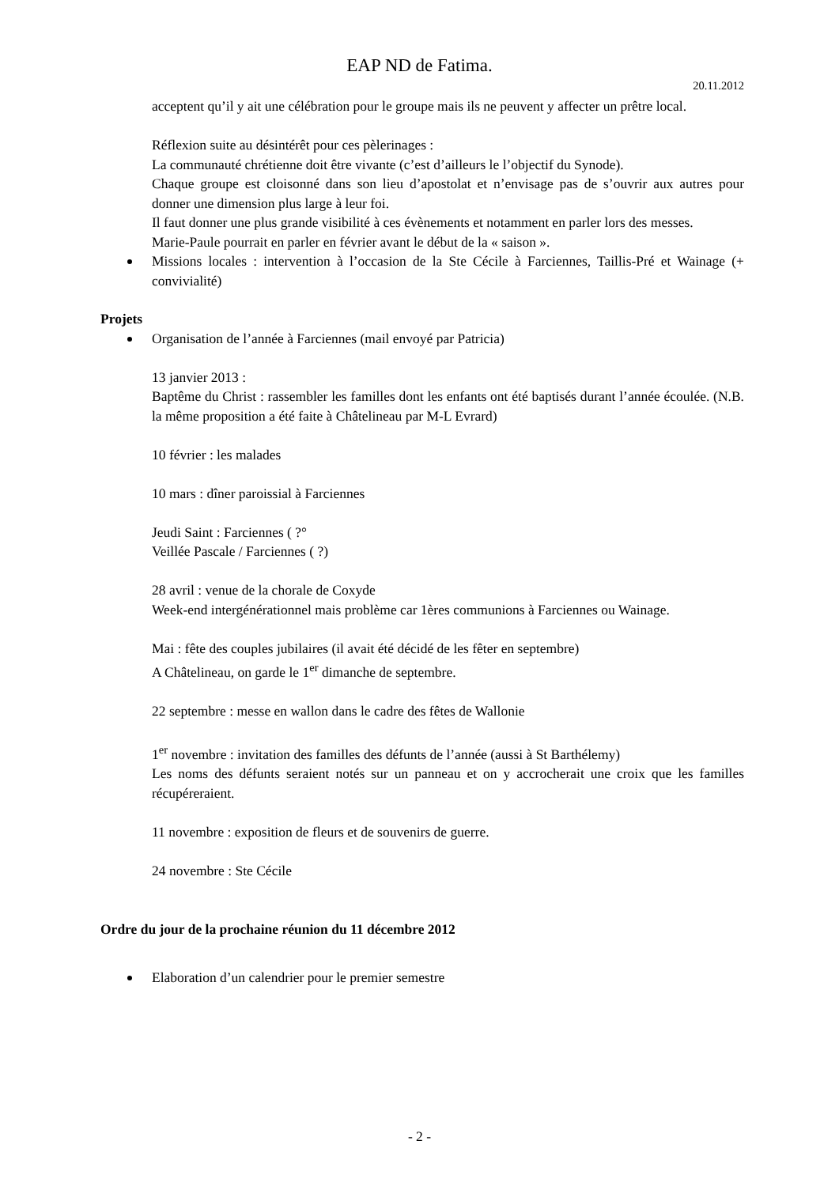EAP ND de Fatima.
20.11.2012
acceptent qu’il y ait une célébration pour le groupe mais ils ne peuvent y affecter un prêtre local.
Réflexion suite au désintérêt pour ces pèlerinages :
La communauté chrétienne doit être vivante (c’est d’ailleurs le l’objectif du Synode).
Chaque groupe est cloisonné dans son lieu d’apostolat et n’envisage pas de s’ouvrir aux autres pour donner une dimension plus large à leur foi.
Il faut donner une plus grande visibilité à ces évènements et notamment en parler lors des messes.
Marie-Paule pourrait en parler en février avant le début de la « saison ».
Missions locales : intervention à l’occasion de la Ste Cécile à Farciennes, Taillis-Pré et Wainage (+ convivialité)
Projets
Organisation de l’année à Farciennes (mail envoyé par Patricia)
13 janvier 2013 :
Baptême du Christ : rassembler les familles dont les enfants ont été baptisés durant l’année écoulée. (N.B. la même proposition a été faite à Châtelineau par M-L Evrard)
10 février : les malades
10 mars : dîner paroissial à Farciennes
Jeudi Saint : Farciennes ( ?°
Veillée Pascale / Farciennes ( ?)
28 avril : venue de la chorale de Coxyde
Week-end intergénérationnel mais problème car 1ères communions à Farciennes ou Wainage.
Mai : fête des couples jubilaires (il avait été décidé de les fêter en septembre)
A Châtelineau, on garde le 1<sup>er</sup> dimanche de septembre.
22 septembre : messe en wallon dans le cadre des fêtes de Wallonie
1<sup>er</sup> novembre : invitation des familles des défunts de l’année (aussi à St Barthélemy)
Les noms des défunts seraient notés sur un panneau et on y accrocherait une croix que les familles récupéreraient.
11 novembre : exposition de fleurs et de souvenirs de guerre.
24 novembre : Ste Cécile
Ordre du jour de la prochaine réunion du 11 décembre 2012
Elaboration d’un calendrier pour le premier semestre
- 2 -